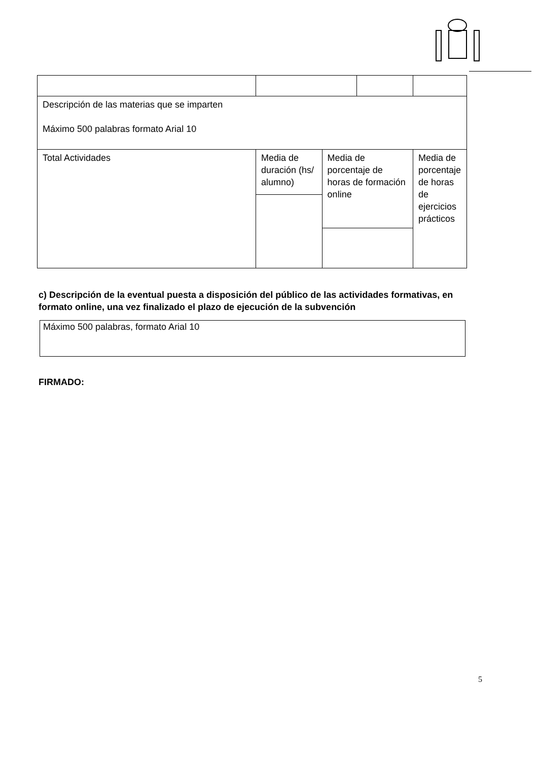| Descripción de las materias que se imparten Máximo 500 palabras formato Arial 10 | | | | |
| Total Actividades | Media de duración (hs/ alumno) | Media de porcentaje de horas de formación online | | Media de porcentaje de horas de ejercicios prácticos |
c) Descripción de la eventual puesta a disposición del público de las actividades formativas, en formato online, una vez finalizado el plazo de ejecución de la subvención
Máximo 500 palabras, formato Arial 10
FIRMADO:
5